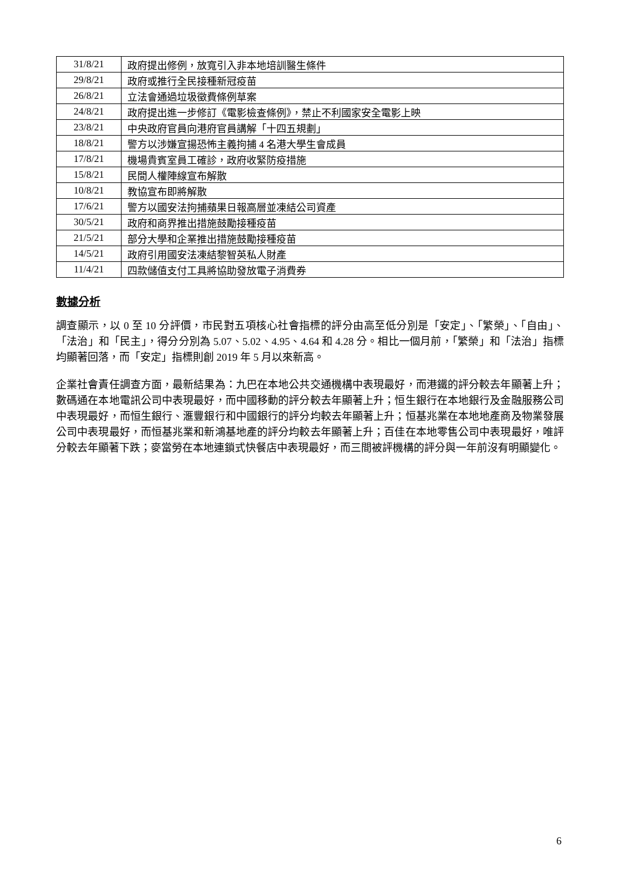| 31/8/21 | 政府提出修例，放寬引入非本地培訓醫生條件 |
| 29/8/21 | 政府或推行全民接種新冠疫苗 |
| 26/8/21 | 立法會通過垃圾徵費條例草案 |
| 24/8/21 | 政府提出進一步修訂《電影檢查條例》，禁止不利國家安全電影上映 |
| 23/8/21 | 中央政府官員向港府官員講解「十四五規劃」 |
| 18/8/21 | 警方以涉嫌宣揚恐怖主義拘捕 4 名港大學生會成員 |
| 17/8/21 | 機場貴賓室員工確診，政府收緊防疫措施 |
| 15/8/21 | 民間人權陣線宣布解散 |
| 10/8/21 | 教協宣布即將解散 |
| 17/6/21 | 警方以國安法拘捕蘋果日報高層並凍結公司資產 |
| 30/5/21 | 政府和商界推出措施鼓勵接種疫苗 |
| 21/5/21 | 部分大學和企業推出措施鼓勵接種疫苗 |
| 14/5/21 | 政府引用國安法凍結黎智英私人財產 |
| 11/4/21 | 四款儲值支付工具將協助發放電子消費券 |
數據分析
調查顯示，以 0 至 10 分評價，市民對五項核心社會指標的評分由高至低分別是「安定」、「繁榮」、「自由」、「法治」和「民主」，得分分別為 5.07、5.02、4.95、4.64 和 4.28 分。相比一個月前，「繁榮」和「法治」指標均顯著回落，而「安定」指標則創 2019 年 5 月以來新高。
企業社會責任調查方面，最新結果為：九巴在本地公共交通機構中表現最好，而港鐵的評分較去年顯著上升；數碼通在本地電訊公司中表現最好，而中國移動的評分較去年顯著上升；恒生銀行在本地銀行及金融服務公司中表現最好，而恒生銀行、滙豐銀行和中國銀行的評分均較去年顯著上升；恒基兆業在本地地產商及物業發展公司中表現最好，而恒基兆業和新鴻基地產的評分均較去年顯著上升；百佳在本地零售公司中表現最好，唯評分較去年顯著下跌；麥當勞在本地連鎖式快餐店中表現最好，而三間被評機構的評分與一年前沒有明顯變化。
6